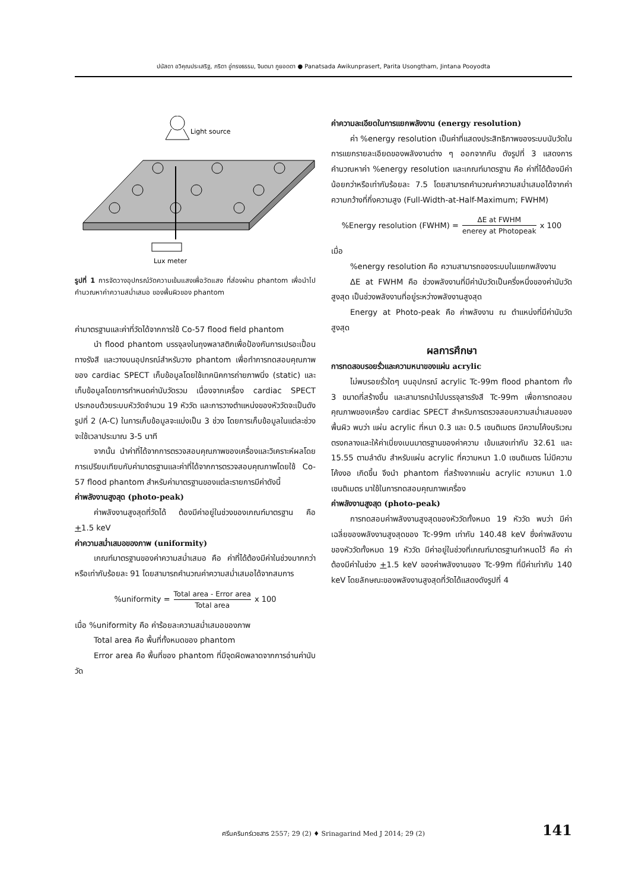ปนัสดา อวิคุณประเสริฐ, ภริตา อู่ทรงธรรม, จินตนา ภูยอดตา ● Panatsada Awikunprasert, Parita Usongtham, Jintana Pooyodta
Light source
Lux meter
รูปที่ 1 การจัดวางอุปกรณ์วัดความเข้มแสงเพื่อวัดแสง ที่ส่องผ่าน phantom เพื่อนำไปคำนวณหาค่าความสม่ำเสมอ ของพื้นผิวของ phantom
ค่ามาตรฐานและค่าที่วัดได้จากการใช้ Co-57 flood field phantom
นำ flood phantom บรรจุลงในถุงพลาสติกเพื่อป้องกันการเปรอะเปื้อนทางรังสี และวางบนอุปกรณ์สำหรับวาง phantom เพื่อทำการทดสอบคุณภาพของ cardiac SPECT เก็บข้อมูลโดยใช้เทคนิคการถ่ายภาพนิ่ง (static) และเก็บข้อมูลโดยการกำหนดค่านับวัดรวม เนื่องจากเครื่อง cardiac SPECT ประกอบด้วยระบบหัววัดจำนวน 19 หัววัด และการวางตำแหน่งของหัววัดจะเป็นดังรูปที่ 2 (A-C) ในการเก็บข้อมูลจะแบ่งเป็น 3 ช่วง โดยการเก็บข้อมูลในแต่ละช่วงจะใช้เวลาประมาณ 3-5 นาที
จากนั้น นำค่าที่ได้จากการตรวจสอบคุณภาพของเครื่องและวิเคราะห์ผลโดยการเปรียบเทียบกับค่ามาตรฐานและค่าที่ได้จากการตรวจสอบคุณภาพโดยใช้ Co-57 flood phantom สำหรับค่ามาตรฐานของแต่ละรายการมีค่าดังนี้
ค่าพลังงานสูงสุด (photo-peak)
ค่าพลังงานสูงสุดที่วัดได้ ต้องมีค่าอยู่ในช่วงของเกณฑ์มาตรฐาน คือ +1.5 keV
ค่าความสม่ำเสมอของภาพ (uniformity)
เกณฑ์มาตรฐานของค่าความสม่ำเสมอ คือ ค่าที่ได้ต้องมีค่าในช่วงมากกว่าหรือเท่ากับร้อยละ 91 โดยสามารถคำนวณค่าความสม่ำเสมอได้จากสมการ
%uniformity = Total area - Error area Total area x 100
เมื่อ %uniformity คือ ค่าร้อยละความสม่ำเสมอของภาพ
Total area คือ พื้นที่ทั้งหมดของ phantom
Error area คือ พื้นที่ของ phantom ที่มีจุดผิดพลาดจากการอ่านค่านับวัด
ค่าความละเอียดในการแยกพลังงาน (energy resolution)
ค่า %energy resolution เป็นค่าที่แสดงประสิทธิภาพของระบบนับวัดในการแยกรายละเอียดของพลังงานต่าง ๆ ออกจากกัน ดังรูปที่ 3 แสดงการคำนวณหาค่า %energy resolution และเกณฑ์มาตรฐาน คือ ค่าที่ได้ต้องมีค่าน้อยกว่าหรือเท่ากับร้อยละ 7.5 โดยสามารถคำนวณค่าความสม่ำเสมอได้จากค่าความกว้างที่กึ่งความสูง (Full-Width-at-Half-Maximum; FWHM)
%Energy resolution (FWHM) = ΔE at FWHM enerey at Photopeak x 100
เมื่อ
%energy resolution คือ ความสามารถของระบบในแยกพลังงาน
ΔE at FWHM คือ ช่วงพลังงานที่มีค่านับวัดเป็นครึ่งหนึ่งของค่านับวัดสูงสุด เป็นช่วงพลังงานที่อยู่ระหว่างพลังงานสูงสุด
Energy at Photo-peak คือ ค่าพลังงาน ณ ตำแหน่งที่มีค่านับวัดสูงสุด
ผลการศึกษา
การทดสอบรอยรั่วและความหนาของแผ่น acrylic
ไม่พบรอยรั่วใดๆ บนอุปกรณ์ acrylic Tc-99m flood phantom ทั้ง 3 ขนาดที่สร้างขึ้น และสามารถนำไปบรรจุสารรังสี Tc-99m เพื่อการทดสอบคุณภาพของเครื่อง cardiac SPECT สำหรับการตรวจสอบความสม่ำเสมอของพื้นผิว พบว่า แผ่น acrylic ที่หนา 0.3 และ 0.5 เซนติเมตร มีความโค้งบริเวณตรงกลางและให้ค่าเบี่ยงเบนมาตรฐานของค่าความ เข้มแสงเท่ากับ 32.61 และ 15.55 ตามลำดับ สำหรับแผ่น acrylic ที่ความหนา 1.0 เซนติเมตร ไม่มีความโค้งงอ เกิดขึ้น จึงนำ phantom ที่สร้างจากแผ่น acrylic ความหนา 1.0 เซนติเมตร มาใช้ในการทดสอบคุณภาพเครื่อง
ค่าพลังงานสูงสุด (photo-peak)
การทดสอบค่าพลังงานสูงสุดของหัววัดทั้งหมด 19 หัววัด พบว่า มีค่าเฉลี่ยของพลังงานสูงสุดของ Tc-99m เท่ากับ 140.48 keV ซึ่งค่าพลังงานของหัววัดทั้งหมด 19 หัววัด มีค่าอยู่ในช่วงที่เกณฑ์มาตรฐานกำหนดไว้ คือ ค่าต้องมีค่าในช่วง +1.5 keV ของค่าพลังงานของ Tc-99m ที่มีค่าเท่ากับ 140 keV โดยลักษณะของพลังงานสูงสุดที่วัดได้แสดงดังรูปที่ 4
ศรีนครินทร์เวชสาร 2557; 29 (2) ♦ Srinagarind Med J 2014; 29 (2) 141